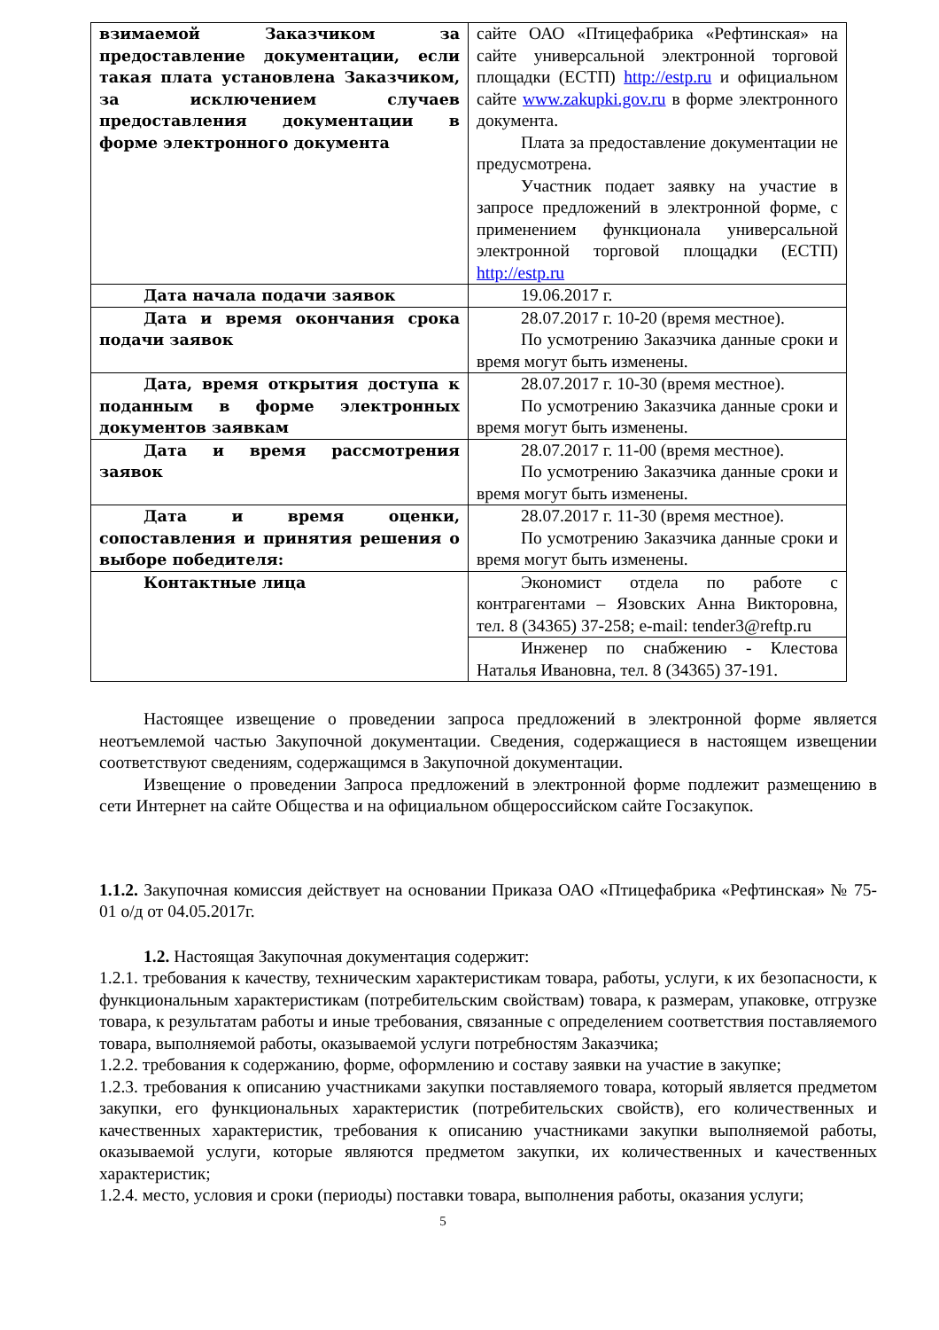| взимаемой Заказчиком за предоставление документации, если такая плата установлена Заказчиком, за исключением случаев предоставления документации в форме электронного документа | сайте ОАО «Птицефабрика «Рефтинская» на сайте универсальной электронной торговой площадки (ЕСТП) http://estp.ru и официальном сайте www.zakupki.gov.ru в форме электронного документа. Плата за предоставление документации не предусмотрена. Участник подает заявку на участие в запросе предложений в электронной форме, с применением функционала универсальной электронной торговой площадки (ЕСТП) http://estp.ru |
| Дата начала подачи заявок | 19.06.2017 г. |
| Дата и время окончания срока подачи заявок | 28.07.2017 г. 10-20 (время местное). По усмотрению Заказчика данные сроки и время могут быть изменены. |
| Дата, время открытия доступа к поданным в форме электронных документов заявкам | 28.07.2017 г. 10-30 (время местное). По усмотрению Заказчика данные сроки и время могут быть изменены. |
| Дата и время рассмотрения заявок | 28.07.2017 г. 11-00 (время местное). По усмотрению Заказчика данные сроки и время могут быть изменены. |
| Дата и время оценки, сопоставления и принятия решения о выборе победителя: | 28.07.2017 г. 11-30 (время местное). По усмотрению Заказчика данные сроки и время могут быть изменены. |
| Контактные лица | Экономист отдела по работе с контрагентами – Язовских Анна Викторовна, тел. 8 (34365) 37-258; e-mail: tender3@reftp.ru |
| | Инженер по снабжению - Клестова Наталья Ивановна, тел. 8 (34365) 37-191. |
Настоящее извещение о проведении запроса предложений в электронной форме является неотъемлемой частью Закупочной документации. Сведения, содержащиеся в настоящем извещении соответствуют сведениям, содержащимся в Закупочной документации.
Извещение о проведении Запроса предложений в электронной форме подлежит размещению в сети Интернет на сайте Общества и на официальном общероссийском сайте Госзакупок.
1.1.2. Закупочная комиссия действует на основании Приказа ОАО «Птицефабрика «Рефтинская» № 75-01 о/д от 04.05.2017г.
1.2. Настоящая Закупочная документация содержит:
1.2.1. требования к качеству, техническим характеристикам товара, работы, услуги, к их безопасности, к функциональным характеристикам (потребительским свойствам) товара, к размерам, упаковке, отгрузке товара, к результатам работы и иные требования, связанные с определением соответствия поставляемого товара, выполняемой работы, оказываемой услуги потребностям Заказчика;
1.2.2. требования к содержанию, форме, оформлению и составу заявки на участие в закупке;
1.2.3. требования к описанию участниками закупки поставляемого товара, который является предметом закупки, его функциональных характеристик (потребительских свойств), его количественных и качественных характеристик, требования к описанию участниками закупки выполняемой работы, оказываемой услуги, которые являются предметом закупки, их количественных и качественных характеристик;
1.2.4. место, условия и сроки (периоды) поставки товара, выполнения работы, оказания услуги;
5